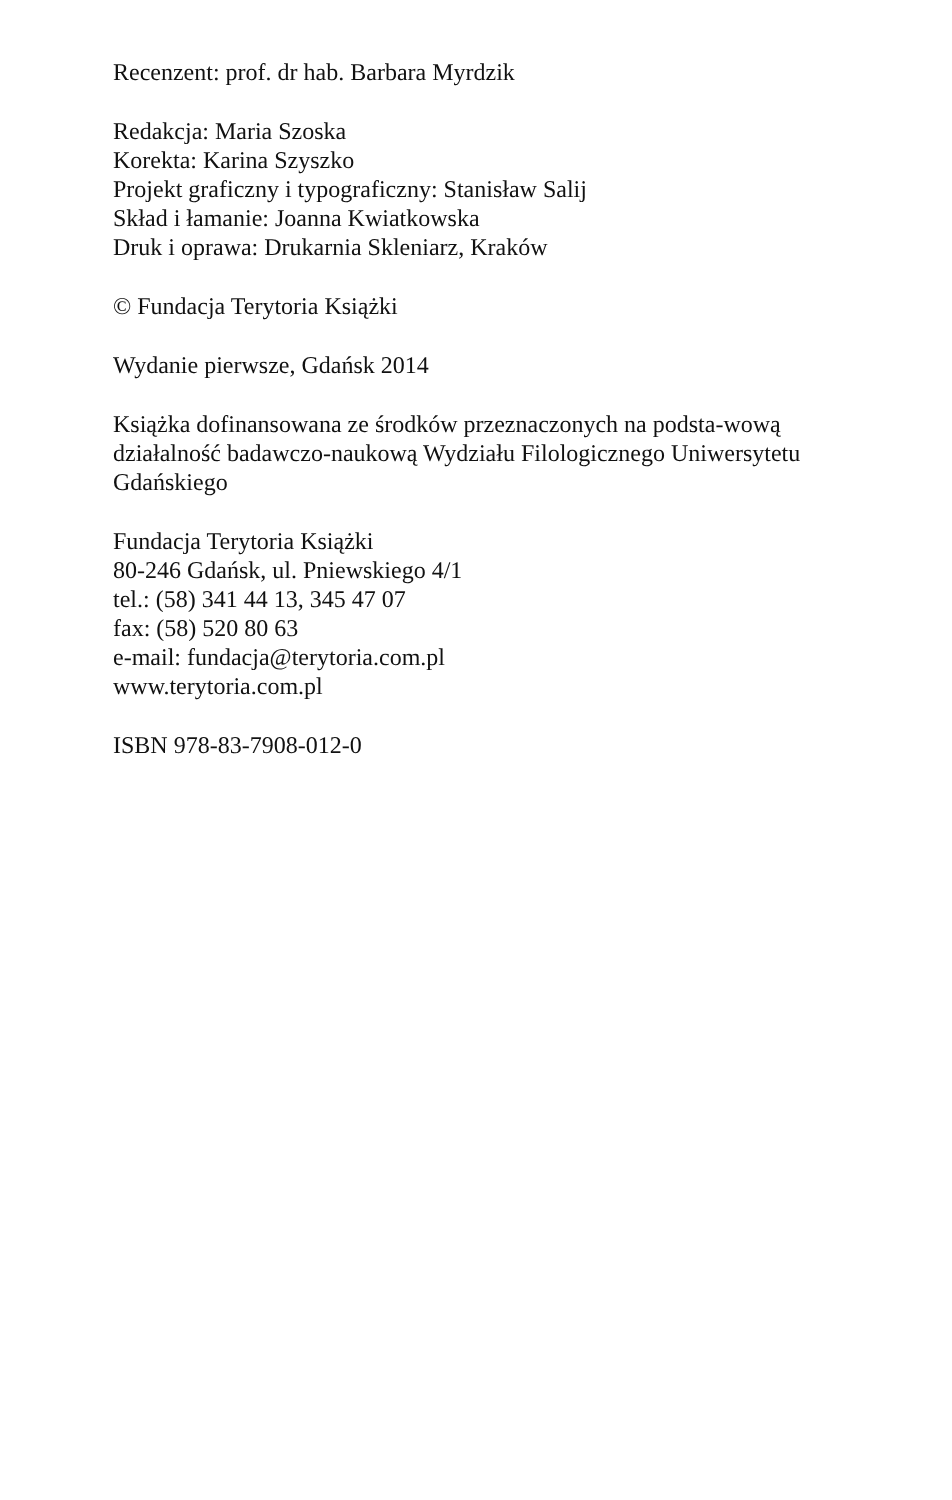Recenzent: prof. dr hab. Barbara Myrdzik
Redakcja: Maria Szoska
Korekta: Karina Szyszko
Projekt graficzny i typograficzny: Stanisław Salij
Skład i łamanie: Joanna Kwiatkowska
Druk i oprawa: Drukarnia Skleniarz, Kraków
© Fundacja Terytoria Książki
Wydanie pierwsze, Gdańsk 2014
Książka dofinansowana ze środków przeznaczonych na podsta-wową działalność badawczo-naukową Wydziału Filologicznego Uniwersytetu Gdańskiego
Fundacja Terytoria Książki
80-246 Gdańsk, ul. Pniewskiego 4/1
tel.: (58) 341 44 13, 345 47 07
fax: (58) 520 80 63
e-mail: fundacja@terytoria.com.pl
www.terytoria.com.pl
ISBN 978-83-7908-012-0